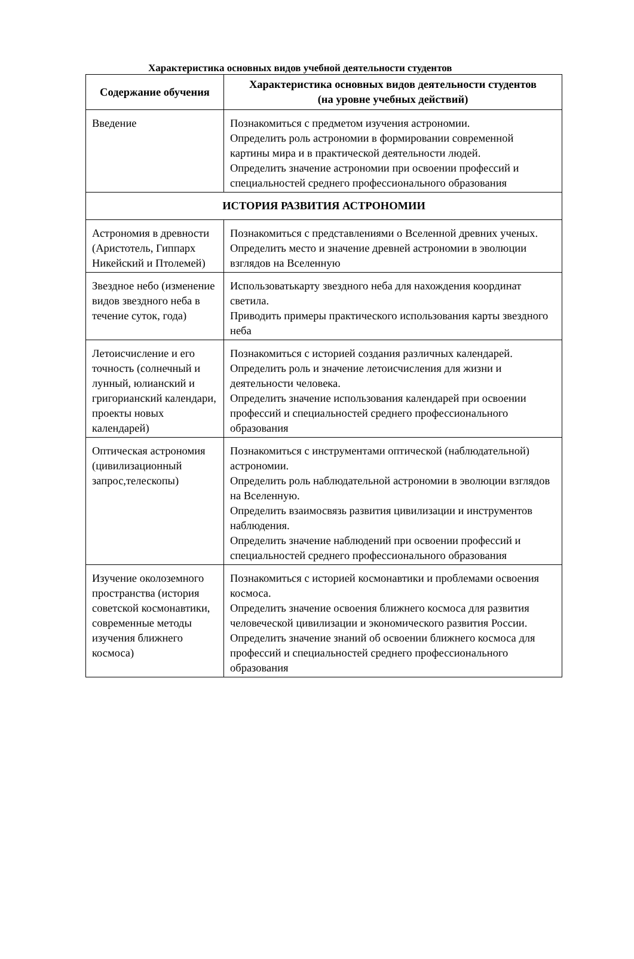Характеристика основных видов учебной деятельности студентов
| Содержание обучения | Характеристика основных видов деятельности студентов (на уровне учебных действий) |
| --- | --- |
| Введение | Познакомиться с предметом изучения астрономии. Определить роль астрономии в формировании современной картины мира и в практической деятельности людей. Определить значение астрономии при освоении профессий и специальностей среднего профессионального образования |
| ИСТОРИЯ РАЗВИТИЯ АСТРОНОМИИ | |
| Астрономия в древности (Аристотель, Гиппарх Никейский и Птолемей) | Познакомиться с представлениями о Вселенной древних ученых. Определить место и значение древней астрономии в эволюции взглядов на Вселенную |
| Звездное небо (изменение видов звездного неба в течение суток, года) | Использоватькарту звездного неба для нахождения координат светила. Приводить примеры практического использования карты звездного неба |
| Летоисчисление и его точность (солнечный и лунный, юлианский и григорианский календари, проекты новых календарей) | Познакомиться с историей создания различных календарей. Определить роль и значение летоисчисления для жизни и деятельности человека. Определить значение использования календарей при освоении профессий и специальностей среднего профессионального образования |
| Оптическая астрономия (цивилизационный запрос,телескопы) | Познакомиться с инструментами оптической (наблюдательной) астрономии. Определить роль наблюдательной астрономии в эволюции взглядов на Вселенную. Определить взаимосвязь развития цивилизации и инструментов наблюдения. Определить значение наблюдений при освоении профессий и специальностей среднего профессионального образования |
| Изучение околоземного пространства (история советской космонавтики, современные методы изучения ближнего космоса) | Познакомиться с историей космонавтики и проблемами освоения космоса. Определить значение освоения ближнего космоса для развития человеческой цивилизации и экономического развития России. Определить значение знаний об освоении ближнего космоса для профессий и специальностей среднего профессионального образования |